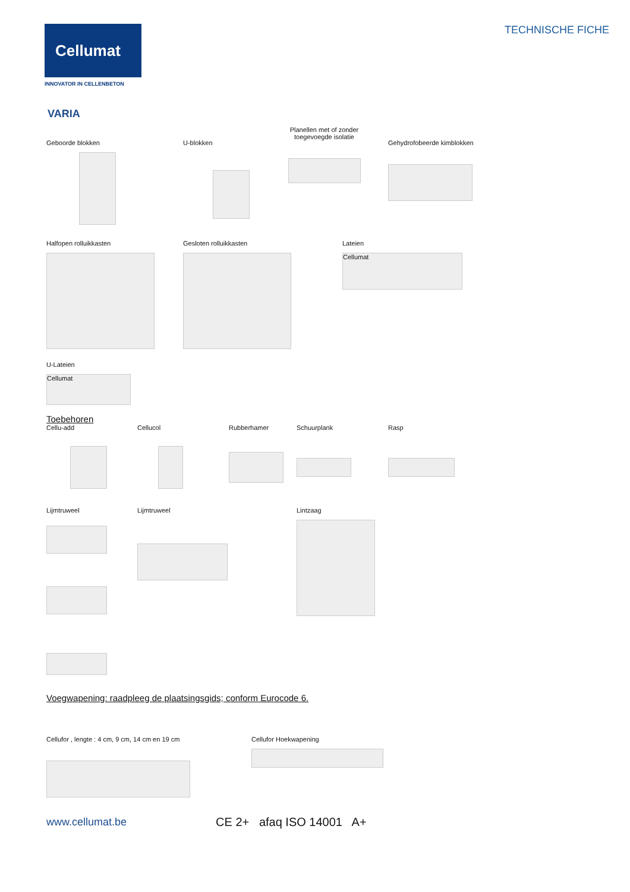Cellumat
INNOVATOR IN CELLENBETON
TECHNISCHE FICHE
VARIA
Geboorde blokken U-blokken
Planellen met of zonder
toegevoegde isolatie
Gehydrofobeerde kimblokken
Halfopen rolluikkasten Gesloten rolluikkasten Lateien
Cellumat
U-Lateien
Cellumat
Toebehoren
Cellu-add Cellucol Rubberhamer Schuurplank Rasp
Lijmtruweel Lijmtruweel Lintzaag
Voegwapening: raadpleeg de plaatsingsgids; conform Eurocode 6.
Cellufor , lengte : 4 cm, 9 cm, 14 cm en 19 cm Cellufor Hoekwapening
www.cellumat.be CE 2+ afaq ISO 14001 A+